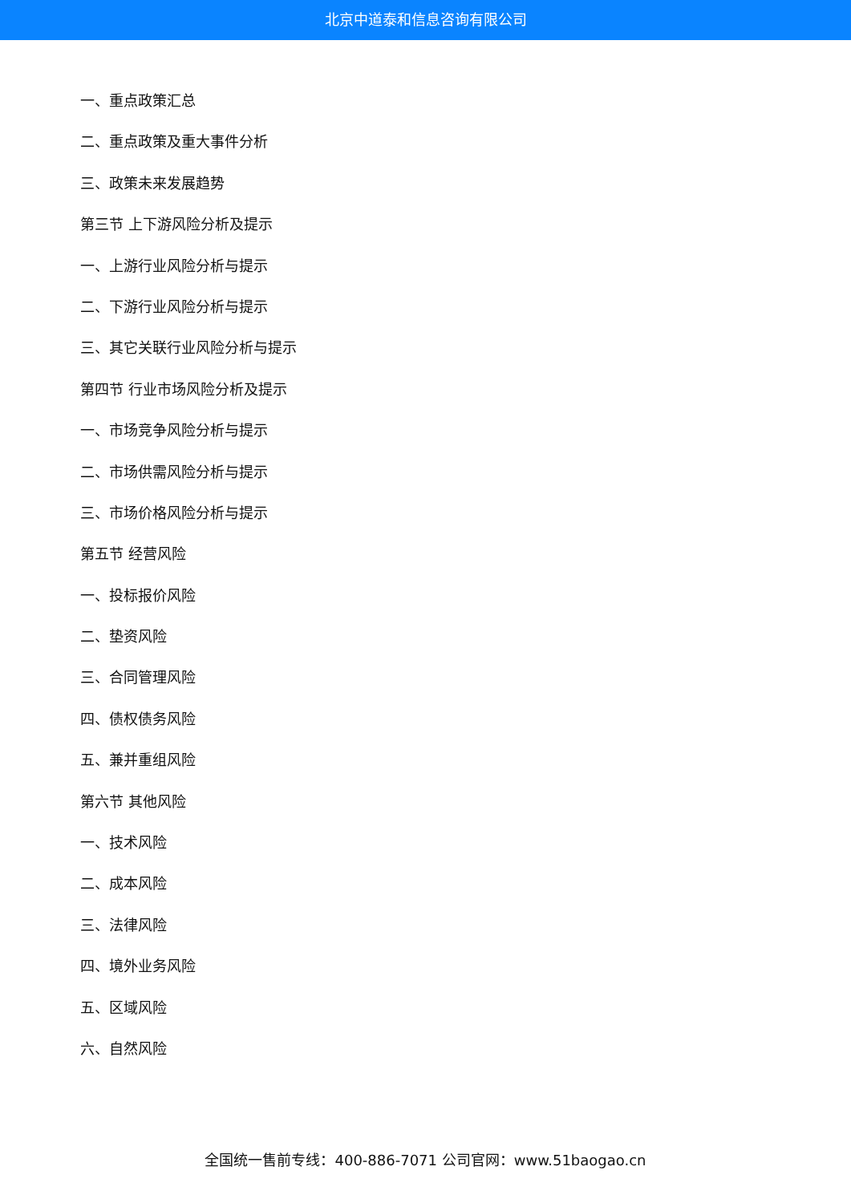北京中道泰和信息咨询有限公司
一、重点政策汇总
二、重点政策及重大事件分析
三、政策未来发展趋势
第三节 上下游风险分析及提示
一、上游行业风险分析与提示
二、下游行业风险分析与提示
三、其它关联行业风险分析与提示
第四节 行业市场风险分析及提示
一、市场竞争风险分析与提示
二、市场供需风险分析与提示
三、市场价格风险分析与提示
第五节 经营风险
一、投标报价风险
二、垫资风险
三、合同管理风险
四、债权债务风险
五、兼并重组风险
第六节 其他风险
一、技术风险
二、成本风险
三、法律风险
四、境外业务风险
五、区域风险
六、自然风险
全国统一售前专线：400-886-7071 公司官网：www.51baogao.cn